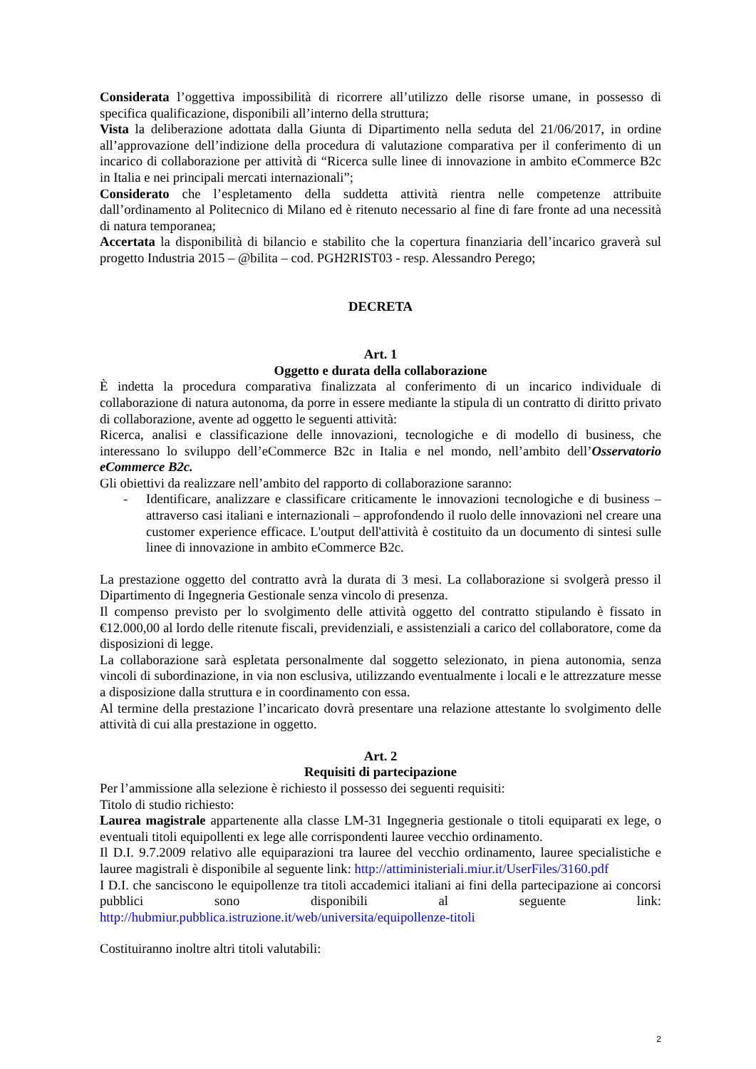Considerata l’oggettiva impossibilità di ricorrere all’utilizzo delle risorse umane, in possesso di specifica qualificazione, disponibili all’interno della struttura;
Vista la deliberazione adottata dalla Giunta di Dipartimento nella seduta del 21/06/2017, in ordine all’approvazione dell’indizione della procedura di valutazione comparativa per il conferimento di un incarico di collaborazione per attività di “Ricerca sulle linee di innovazione in ambito eCommerce B2c in Italia e nei principali mercati internazionali”;
Considerato che l’espletamento della suddetta attività rientra nelle competenze attribuite dall’ordinamento al Politecnico di Milano ed è ritenuto necessario al fine di fare fronte ad una necessità di natura temporanea;
Accertata la disponibilità di bilancio e stabilito che la copertura finanziaria dell’incarico graverà sul progetto Industria 2015 – @bilita – cod. PGH2RIST03 - resp. Alessandro Perego;
DECRETA
Art. 1
Oggetto e durata della collaborazione
È indetta la procedura comparativa finalizzata al conferimento di un incarico individuale di collaborazione di natura autonoma, da porre in essere mediante la stipula di un contratto di diritto privato di collaborazione, avente ad oggetto le seguenti attività:
Ricerca, analisi e classificazione delle innovazioni, tecnologiche e di modello di business, che interessano lo sviluppo dell’eCommerce B2c in Italia e nel mondo, nell’ambito dell’Osservatorio eCommerce B2c.
Gli obiettivi da realizzare nell’ambito del rapporto di collaborazione saranno:
- Identificare, analizzare e classificare criticamente le innovazioni tecnologiche e di business – attraverso casi italiani e internazionali – approfondendo il ruolo delle innovazioni nel creare una customer experience efficace. L'output dell'attività è costituito da un documento di sintesi sulle linee di innovazione in ambito eCommerce B2c.
La prestazione oggetto del contratto avrà la durata di 3 mesi. La collaborazione si svolgerà presso il Dipartimento di Ingegneria Gestionale senza vincolo di presenza.
Il compenso previsto per lo svolgimento delle attività oggetto del contratto stipulando è fissato in €12.000,00 al lordo delle ritenute fiscali, previdenziali, e assistenziali a carico del collaboratore, come da disposizioni di legge.
La collaborazione sarà espletata personalmente dal soggetto selezionato, in piena autonomia, senza vincoli di subordinazione, in via non esclusiva, utilizzando eventualmente i locali e le attrezzature messe a disposizione dalla struttura e in coordinamento con essa.
Al termine della prestazione l’incaricato dovrà presentare una relazione attestante lo svolgimento delle attività di cui alla prestazione in oggetto.
Art. 2
Requisiti di partecipazione
Per l’ammissione alla selezione è richiesto il possesso dei seguenti requisiti:
Titolo di studio richiesto:
Laurea magistrale appartenente alla classe LM-31 Ingegneria gestionale o titoli equiparati ex lege, o eventuali titoli equipollenti ex lege alle corrispondenti lauree vecchio ordinamento.
Il D.I. 9.7.2009 relativo alle equiparazioni tra lauree del vecchio ordinamento, lauree specialistiche e lauree magistrali è disponibile al seguente link: http://attiministeriali.miur.it/UserFiles/3160.pdf
I D.I. che sanciscono le equipollenze tra titoli accademici italiani ai fini della partecipazione ai concorsi pubblici sono disponibili al seguente link: http://hubmiur.pubblica.istruzione.it/web/universita/equipollenze-titoli
Costituiranno inoltre altri titoli valutabili:
2